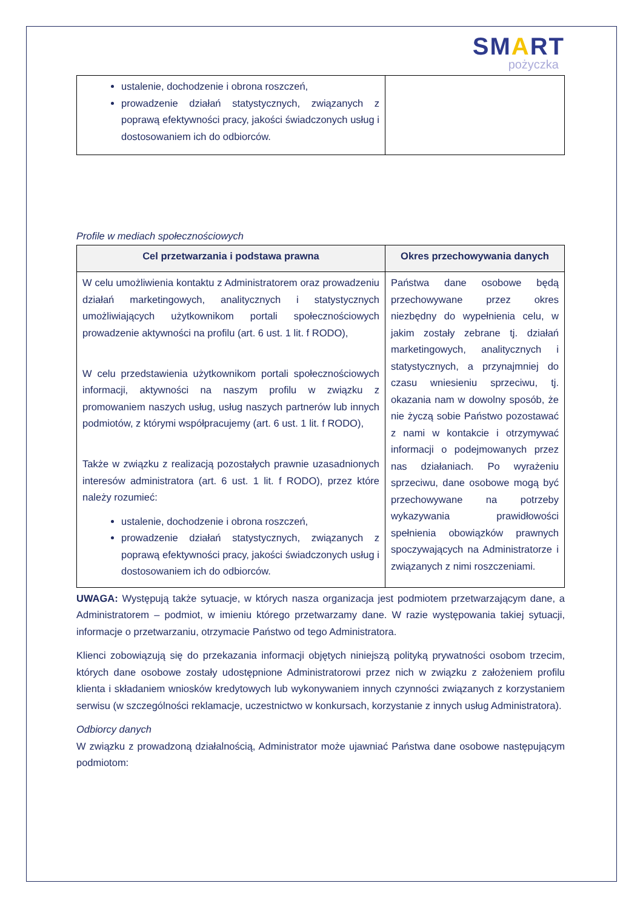SMART
pożyczka
| ustalenie, dochodzenie i obrona roszczeń, prowadzenie działań statystycznych, związanych z poprawą efektywności pracy, jakości świadczonych usług i dostosowaniem ich do odbiorców. | |
Profile w mediach społecznościowych
| Cel przetwarzania i podstawa prawna | Okres przechowywania danych |
| --- | --- |
| W celu umożliwienia kontaktu z Administratorem oraz prowadzeniu działań marketingowych, analitycznych i statystycznych umożliwiających użytkownikom portali społecznościowych prowadzenie aktywności na profilu (art. 6 ust. 1 lit. f RODO), W celu przedstawienia użytkownikom portali społecznościowych informacji, aktywności na naszym profilu w związku z promowaniem naszych usług, usług naszych partnerów lub innych podmiotów, z którymi współpracujemy (art. 6 ust. 1 lit. f RODO), Także w związku z realizacją pozostałych prawnie uzasadnionych interesów administratora (art. 6 ust. 1 lit. f RODO), przez które należy rozumieć: ustalenie, dochodzenie i obrona roszczeń, prowadzenie działań statystycznych, związanych z poprawą efektywności pracy, jakości świadczonych usług i dostosowaniem ich do odbiorców. | Państwa dane osobowe będą przechowywane przez okres niezbędny do wypełnienia celu, w jakim zostały zebrane tj. działań marketingowych, analitycznych i statystycznych, a przynajmniej do czasu wniesieniu sprzeciwu, tj. okazania nam w dowolny sposób, że nie życzą sobie Państwo pozostawać z nami w kontakcie i otrzymywać informacji o podejmowanych przez nas działaniach. Po wyrażeniu sprzeciwu, dane osobowe mogą być przechowywane na potrzeby wykazywania prawidłowości spełnienia obowiązków prawnych spoczywających na Administratorze i związanych z nimi roszczeniami. |
UWAGA: Występują także sytuacje, w których nasza organizacja jest podmiotem przetwarzającym dane, a Administratorem – podmiot, w imieniu którego przetwarzamy dane. W razie występowania takiej sytuacji, informacje o przetwarzaniu, otrzymacie Państwo od tego Administratora.
Klienci zobowiązują się do przekazania informacji objętych niniejszą polityką prywatności osobom trzecim, których dane osobowe zostały udostępnione Administratorowi przez nich w związku z założeniem profilu klienta i składaniem wniosków kredytowych lub wykonywaniem innych czynności związanych z korzystaniem serwisu (w szczególności reklamacje, uczestnictwo w konkursach, korzystanie z innych usług Administratora).
Odbiorcy danych
W związku z prowadzoną działalnością, Administrator może ujawniać Państwa dane osobowe następującym podmiotom: